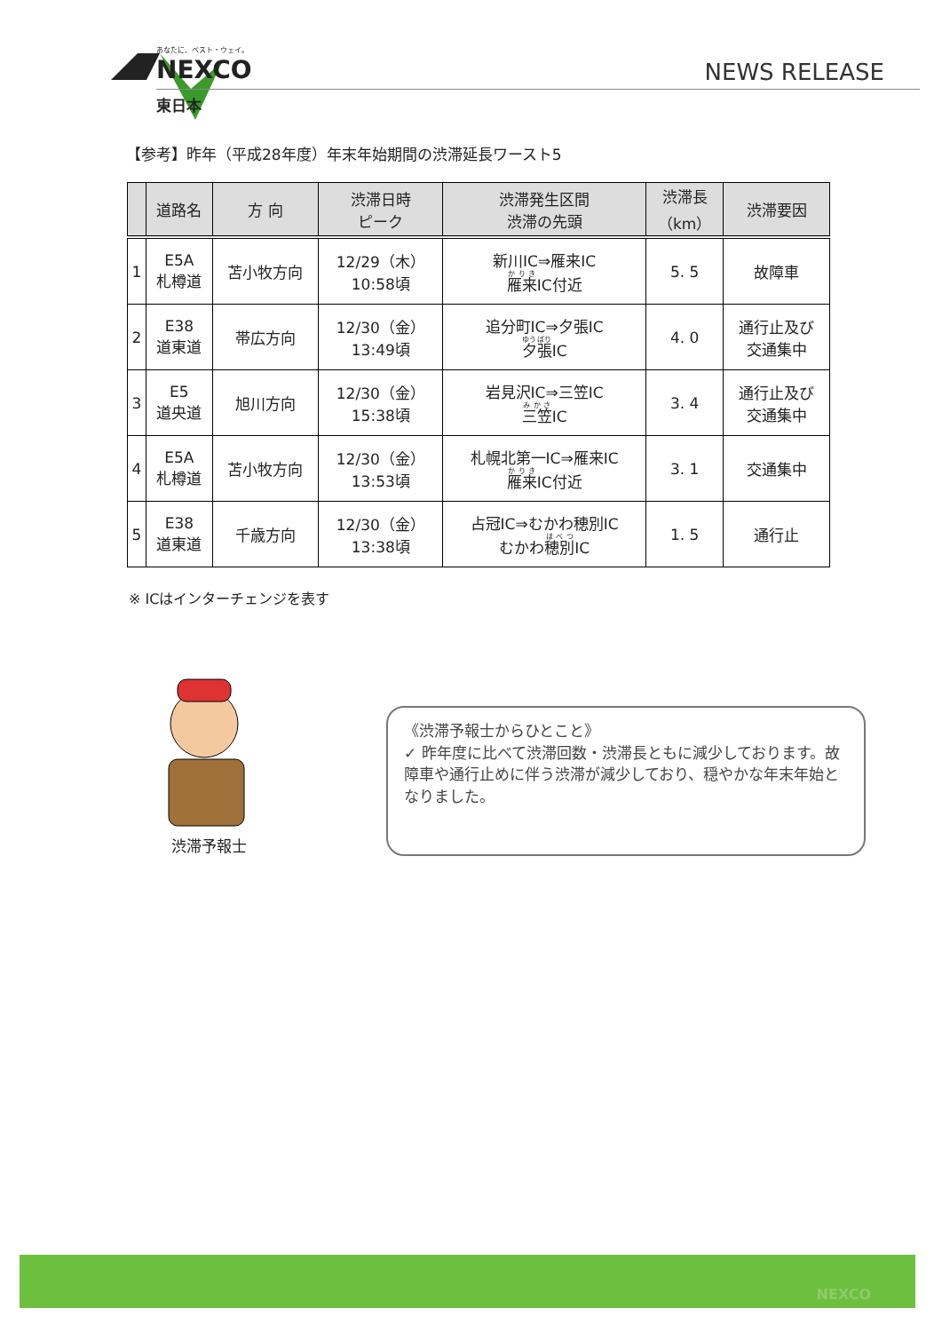あなたに、ベスト・ウェイ。
NEXCO
東日本
NEWS RELEASE
【参考】昨年（平成28年度）年末年始期間の渋滞延長ワースト5
| | 道路名 | 方 向 | 渋滞日時 ピーク | 渋滞発生区間 渋滞の先頭 | 渋滞長 （km） | 渋滞要因 |
| --- | --- | --- | --- | --- | --- | --- |
| 1 | E5A 札樽道 | 苫小牧方向 | 12/29（木） 10:58頃 | 新川IC⇒雁来IC 雁来 IC付近 | 5. 5 | 故障車 |
| 2 | E38 道東道 | 帯広方向 | 12/30（金） 13:49頃 | 追分町IC⇒夕張IC 夕張 IC | 4. 0 | 通行止及び 交通集中 |
| 3 | E5 道央道 | 旭川方向 | 12/30（金） 15:38頃 | 岩見沢IC⇒三笠IC 三笠 IC | 3. 4 | 通行止及び 交通集中 |
| 4 | E5A 札樽道 | 苫小牧方向 | 12/30（金） 13:53頃 | 札幌北第一IC⇒雁来IC 雁来 IC付近 | 3. 1 | 交通集中 |
| 5 | E38 道東道 | 千歳方向 | 12/30（金） 13:38頃 | 占冠IC⇒むかわ穂別IC むかわ 穂別 IC | 1. 5 | 通行止 |
※ ICはインターチェンジを表す
渋滞予報士
《渋滞予報士からひとこと》
✓ 昨年度に比べて渋滞回数・渋滞長ともに減少しております。故障車や通行止めに伴う渋滞が減少しており、穏やかな年末年始となりました。
NEXCO